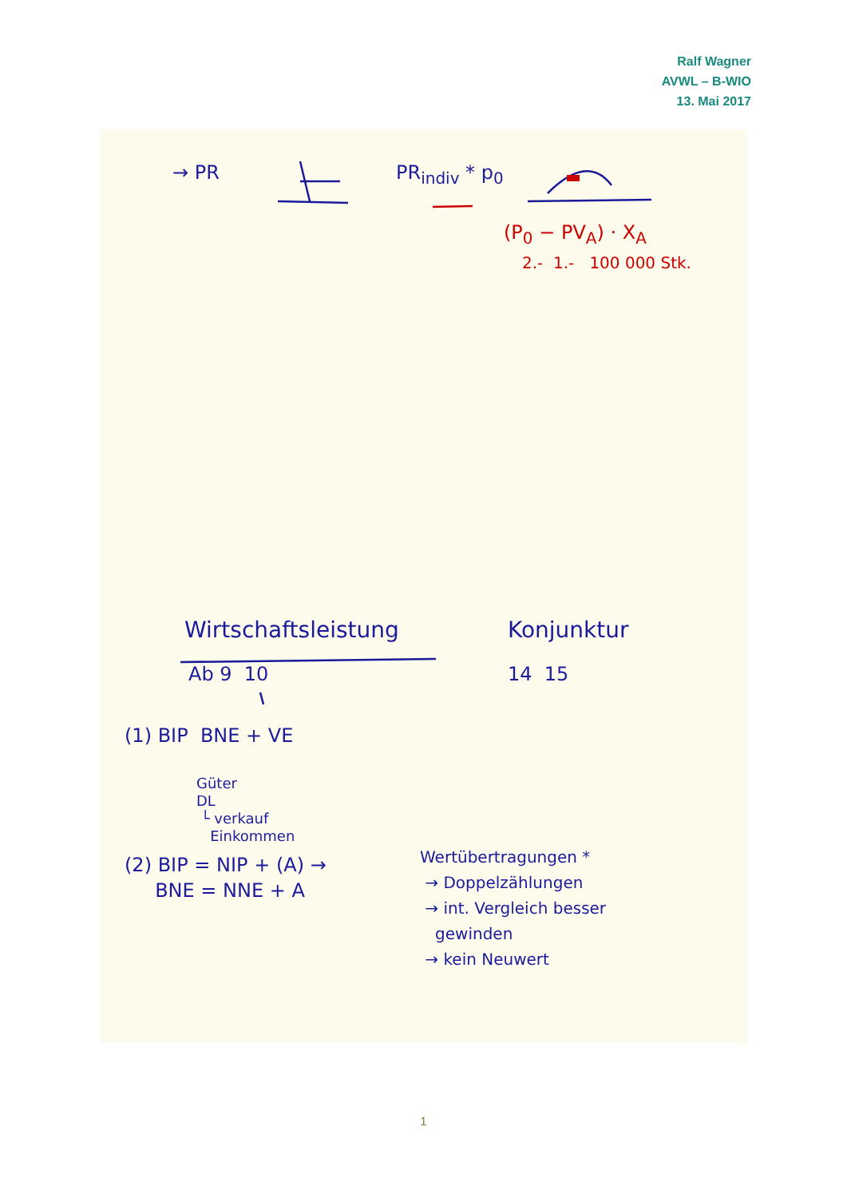Ralf Wagner
AVWL – B-WIO
13. Mai 2017
→ PR PR<sub>indiv</sub> * p<sub>0</sub>
(P<sub>0</sub> − PV<sub>A</sub>) · X<sub>A</sub>
2.- 1.- 100 000 Stk.
Wirtschaftsleistung Konjunktur
Ab 9 10 14 15
(1) BIP BNE + VE
Güter
DL
└ verkauf
Einkommen
(2) BIP = NIP + (A) →
BNE = NNE + A
Wertübertragungen *
→ Doppelzählungen
→ int. Vergleich besser
gewinden
→ kein Neuwert
1